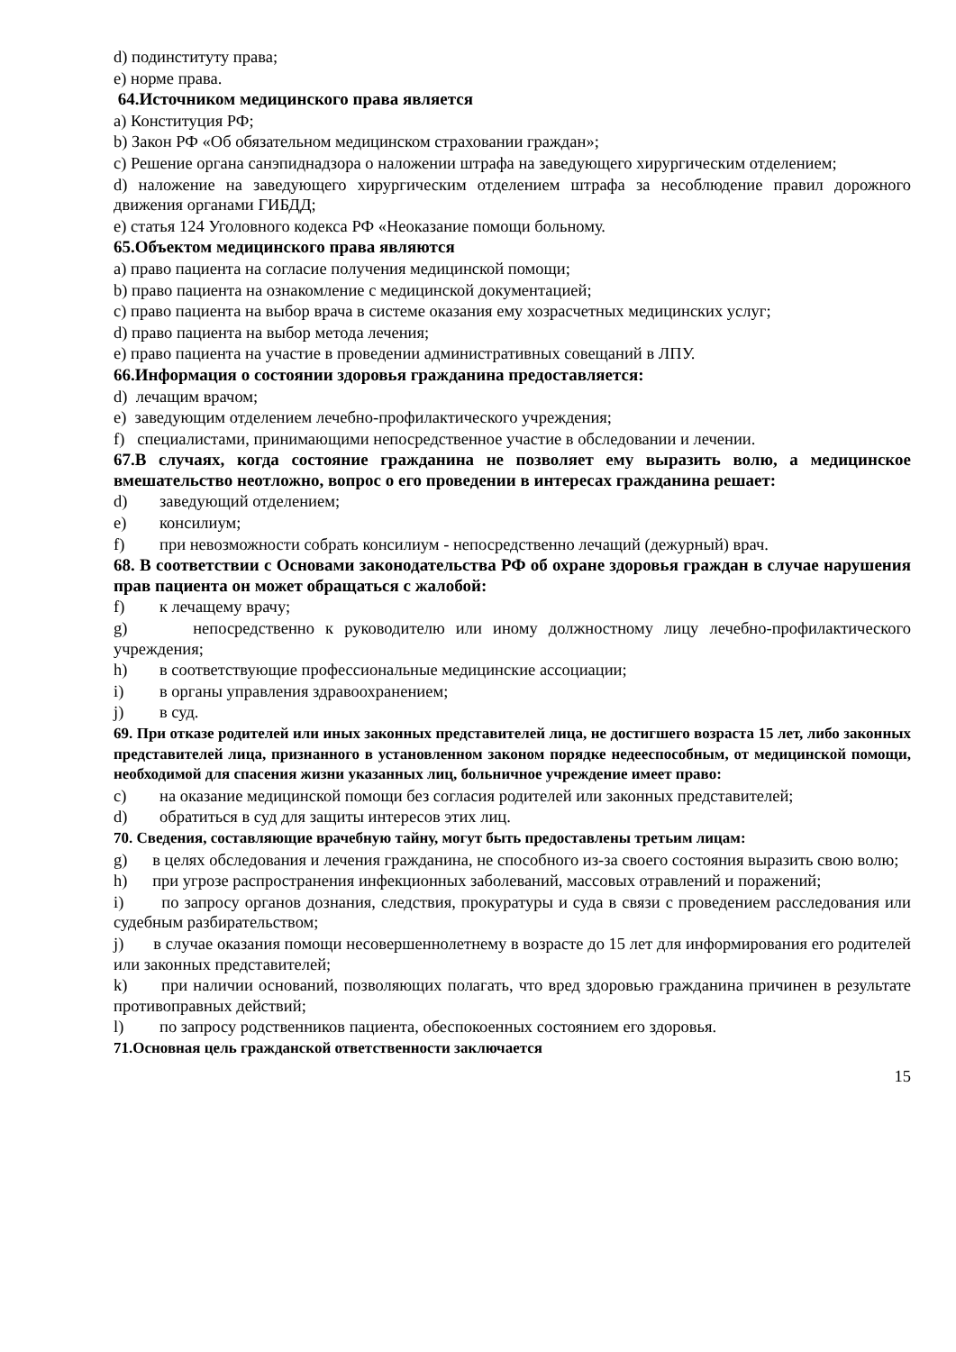d) подинституту права;
e) норме права.
64.Источником медицинского права является
a) Конституция РФ;
b) Закон РФ «Об обязательном медицинском страховании граждан»;
c) Решение органа санэпиднадзора о наложении штрафа на заведующего хирургическим отделением;
d) наложение на заведующего хирургическим отделением штрафа за несоблюдение правил дорожного движения органами ГИБДД;
e) статья 124 Уголовного кодекса РФ «Неоказание помощи больному.
65.Объектом медицинского права являются
a) право пациента на согласие получения медицинской помощи;
b) право пациента на ознакомление с медицинской документацией;
c) право пациента на выбор врача в системе оказания ему хозрасчетных медицинских услуг;
d) право пациента на выбор метода лечения;
e) право пациента на участие в проведении административных совещаний в ЛПУ.
66.Информация о состоянии здоровья гражданина предоставляется:
d) лечащим врачом;
e) заведующим отделением лечебно-профилактического учреждения;
f) специалистами, принимающими непосредственное участие в обследовании и лечении.
67.В случаях, когда состояние гражданина не позволяет ему выразить волю, а медицинское вмешательство неотложно, вопрос о его проведении в интересах гражданина решает:
d) заведующий отделением;
e) консилиум;
f) при невозможности собрать консилиум - непосредственно лечащий (дежурный) врач.
68. В соответствии с Основами законодательства РФ об охране здоровья граждан в случае нарушения прав пациента он может обращаться с жалобой:
f) к лечащему врачу;
g) непосредственно к руководителю или иному должностному лицу лечебно-профилактического учреждения;
h) в соответствующие профессиональные медицинские ассоциации;
i) в органы управления здравоохранением;
j) в суд.
69. При отказе родителей или иных законных представителей лица, не достигшего возраста 15 лет, либо законных представителей лица, признанного в установленном законом порядке недееспособным, от медицинской помощи, необходимой для спасения жизни указанных лиц, больничное учреждение имеет право:
c) на оказание медицинской помощи без согласия родителей или законных представителей;
d) обратиться в суд для защиты интересов этих лиц.
70. Сведения, составляющие врачебную тайну, могут быть предоставлены третьим лицам:
g) в целях обследования и лечения гражданина, не способного из-за своего состояния выразить свою волю;
h) при угрозе распространения инфекционных заболеваний, массовых отравлений и поражений;
i) по запросу органов дознания, следствия, прокуратуры и суда в связи с проведением расследования или судебным разбирательством;
j) в случае оказания помощи несовершеннолетнему в возрасте до 15 лет для информирования его родителей или законных представителей;
k) при наличии оснований, позволяющих полагать, что вред здоровью гражданина причинен в результате противоправных действий;
l) по запросу родственников пациента, обеспокоенных состоянием его здоровья.
71.Основная цель гражданской ответственности заключается
15